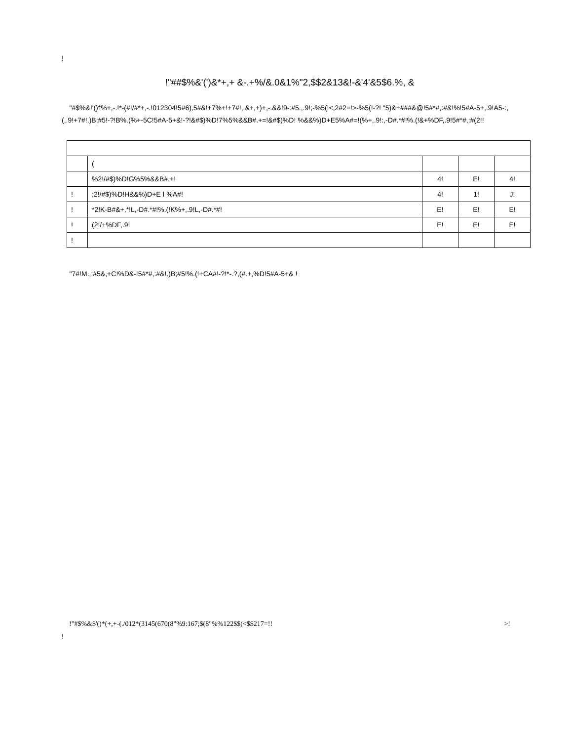!
!"##$%&'(')&*+,+ &-.+%/&.0&1%"2,$$2&13&!-&'4'&5$6.%, &
"#$%&!'()*%+,-.!*-(#!/#*+,-.!012304!5#6),5#&!+7%+!+7#!,.&+,+)+,-.&&!9-:#5.,.9!;-%5(!<,2#2=!>-%5(!-?! "5)&+###&@!5#*#,:#&!%!5#A-5+,.9!A5-:,(,.9!+7#!.)B;#5!-?!B%.(%+-5C!5#A-5+&!-?!&#$)%D!7%5%&&B#.+=!&#$)%D! %&&%)D+E5%A#=!(%+,.9!:,-D#.*#!%.(!&+%DF,.9!5#*#,:#(2!!
| | ( | | | |
| | %2!/#$)%D!G%5%&&B#.+! | 4! | E! | 4! |
| ! | ;2!/#$)%D!H&&%)D+E I %A#! | 4! | 1! | J! |
| ! | *2!K-B#&+,*!L,-D#.*#!%.(!K%+,.9!L,-D#.*#! | E! | E! | E! |
| ! | (2!/+%DF,.9! | E! | E! | E! |
| ! | | | | |
"7#!M.,:#5&,+C!%D&-!5#*#,:#&!.)B;#5!%.(!+CA#!-?!*-.?,(#.+,%D!5#A-5+& !
!"#$%&$'()*(+,+-(./012*(3145(670(8"%9:167;$(8"%%122$$(<$$217=!! >!
!